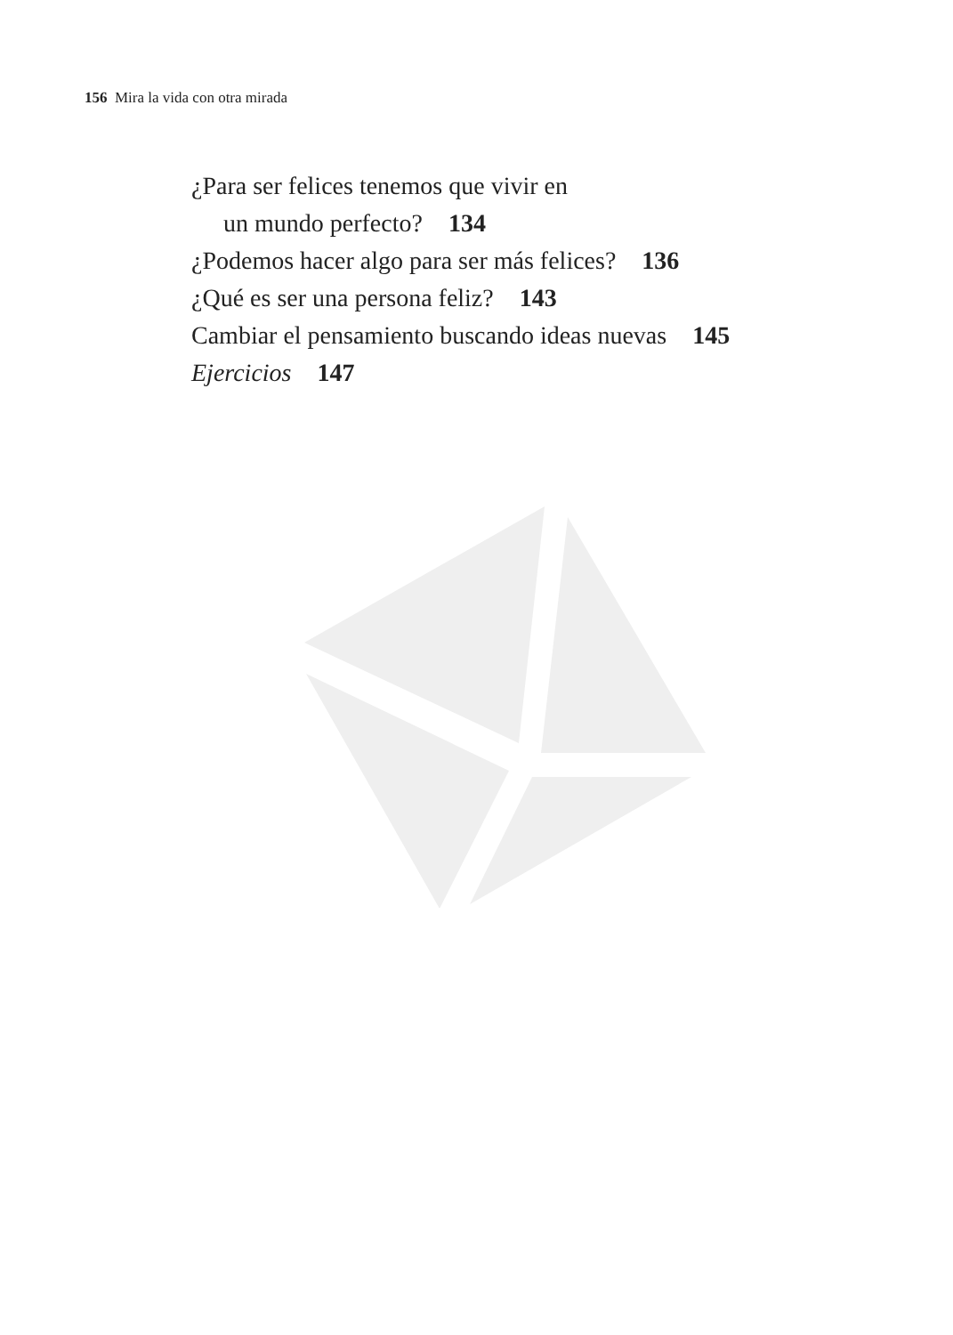156 Mira la vida con otra mirada
¿Para ser felices tenemos que vivir en
un mundo perfecto? 134
¿Podemos hacer algo para ser más felices? 136
¿Qué es ser una persona feliz? 143
Cambiar el pensamiento buscando ideas nuevas 145
Ejercicios 147